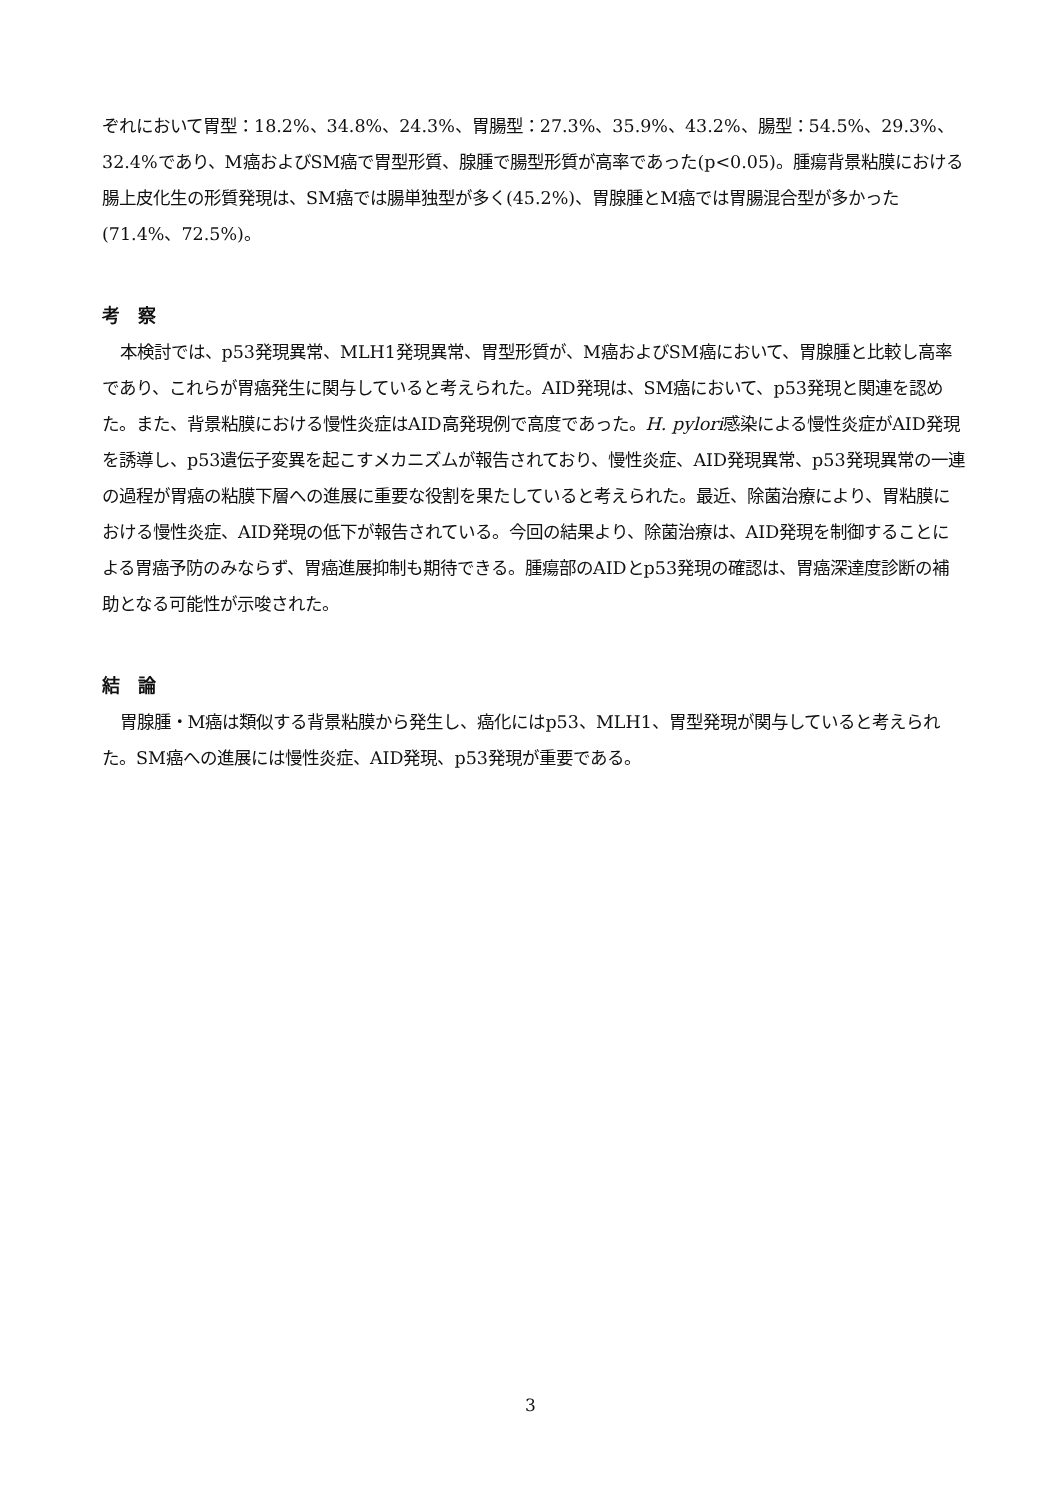ぞれにおいて胃型：18.2%、34.8%、24.3%、胃腸型：27.3%、35.9%、43.2%、腸型：54.5%、29.3%、32.4%であり、M癌およびSM癌で胃型形質、腺腫で腸型形質が高率であった(p<0.05)。腫瘍背景粘膜における腸上皮化生の形質発現は、SM癌では腸単独型が多く(45.2%)、胃腺腫とM癌では胃腸混合型が多かった(71.4%、72.5%)。
考　察
本検討では、p53発現異常、MLH1発現異常、胃型形質が、M癌およびSM癌において、胃腺腫と比較し高率であり、これらが胃癌発生に関与していると考えられた。AID発現は、SM癌において、p53発現と関連を認めた。また、背景粘膜における慢性炎症はAID高発現例で高度であった。H. pylori感染による慢性炎症がAID発現を誘導し、p53遺伝子変異を起こすメカニズムが報告されており、慢性炎症、AID発現異常、p53発現異常の一連の過程が胃癌の粘膜下層への進展に重要な役割を果たしていると考えられた。最近、除菌治療により、胃粘膜における慢性炎症、AID発現の低下が報告されている。今回の結果より、除菌治療は、AID発現を制御することによる胃癌予防のみならず、胃癌進展抑制も期待できる。腫瘍部のAIDとp53発現の確認は、胃癌深達度診断の補助となる可能性が示唆された。
結　論
胃腺腫・M癌は類似する背景粘膜から発生し、癌化にはp53、MLH1、胃型発現が関与していると考えられた。SM癌への進展には慢性炎症、AID発現、p53発現が重要である。
3